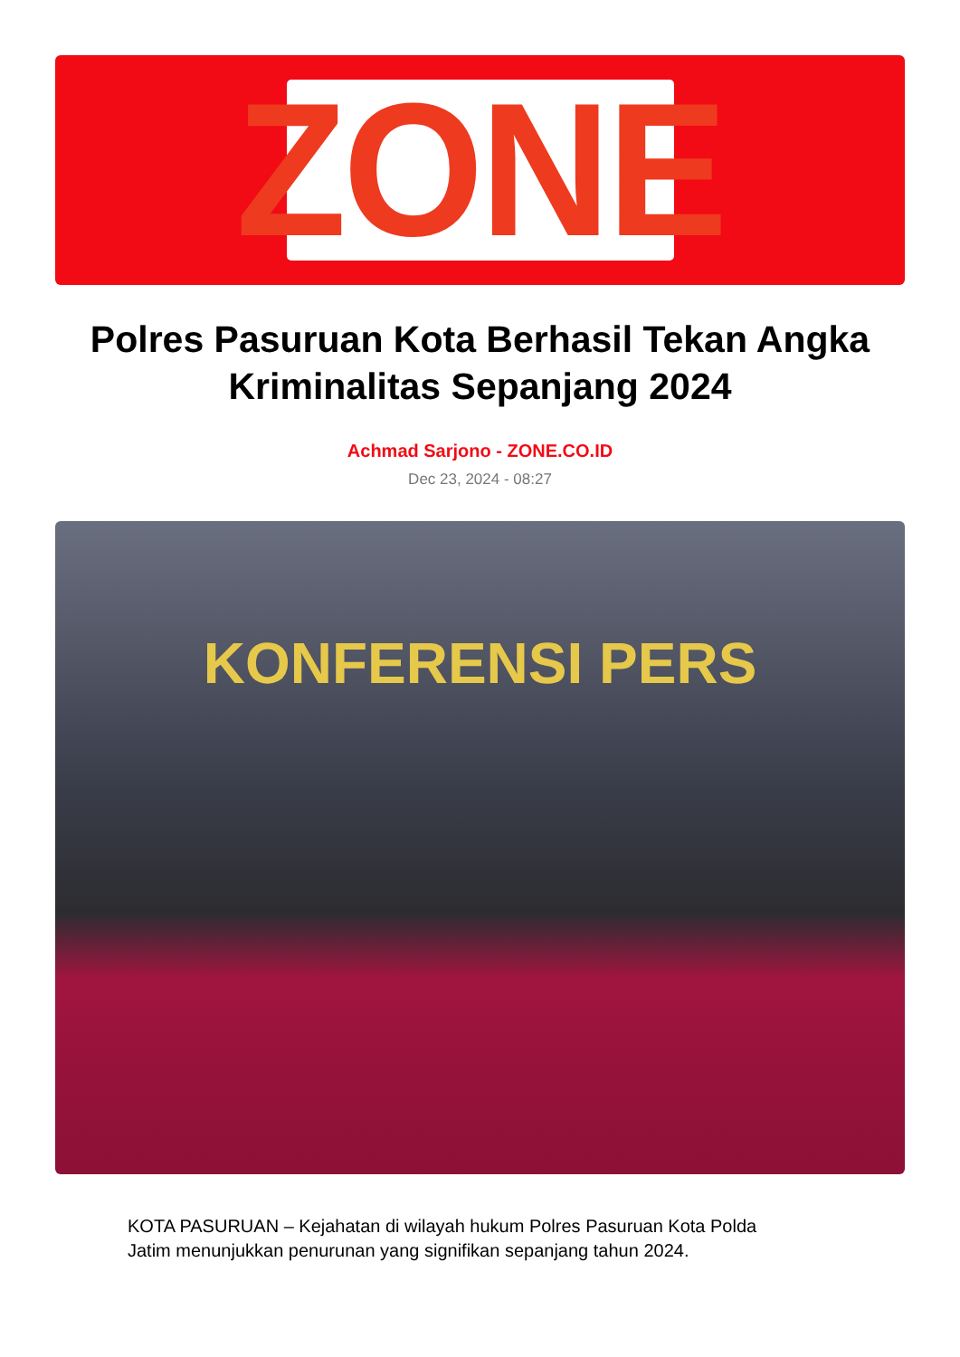ZONE
Polres Pasuruan Kota Berhasil Tekan Angka Kriminalitas Sepanjang 2024
Achmad Sarjono - ZONE.CO.ID
Dec 23, 2024 - 08:27
KONFERENSI PERS
KOTA PASURUAN – Kejahatan di wilayah hukum Polres Pasuruan Kota Polda Jatim menunjukkan penurunan yang signifikan sepanjang tahun 2024.